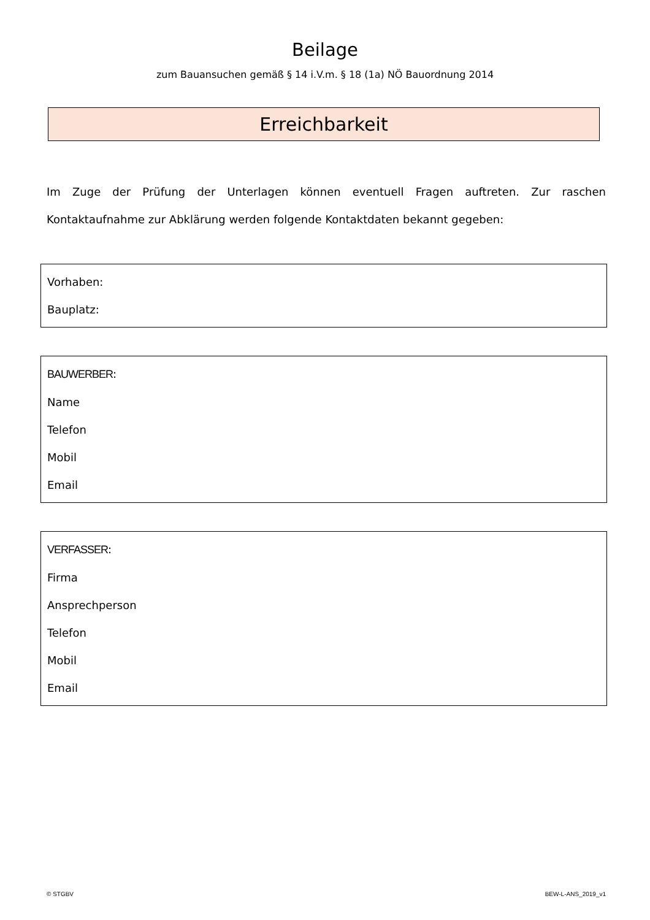Beilage
zum Bauansuchen gemäß § 14 i.V.m. § 18 (1a) NÖ Bauordnung 2014
Erreichbarkeit
Im Zuge der Prüfung der Unterlagen können eventuell Fragen auftreten. Zur raschen Kontaktaufnahme zur Abklärung werden folgende Kontaktdaten bekannt gegeben:
Vorhaben:
Bauplatz:
BAUWERBER:
Name
Telefon
Mobil
Email
VERFASSER:
Firma
Ansprechperson
Telefon
Mobil
Email
© STGBV BEW-L-ANS_2019_v1